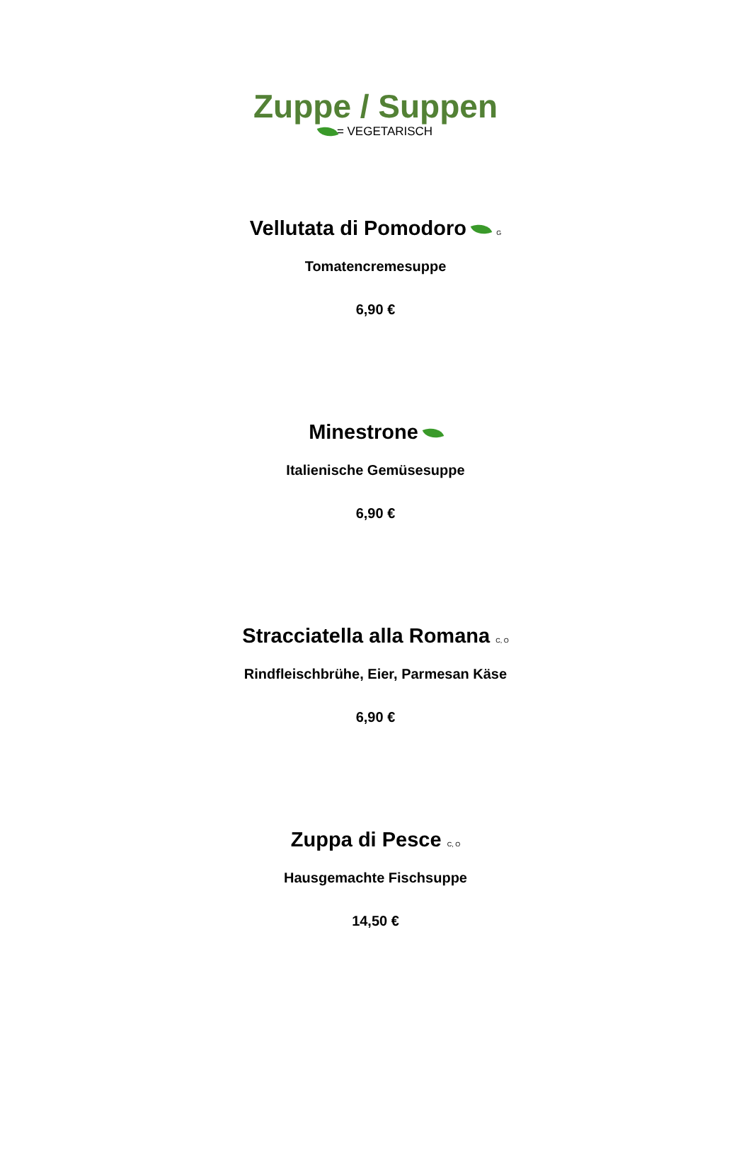Zuppe / Suppen
= VEGETARISCH
Vellutata di Pomodoro G
Tomatencremesuppe
6,90 €
Minestrone
Italienische Gemüsesuppe
6,90 €
Stracciatella alla Romana C, O
Rindfleischbrühe, Eier, Parmesan Käse
6,90 €
Zuppa di Pesce C, O
Hausgemachte Fischsuppe
14,50 €